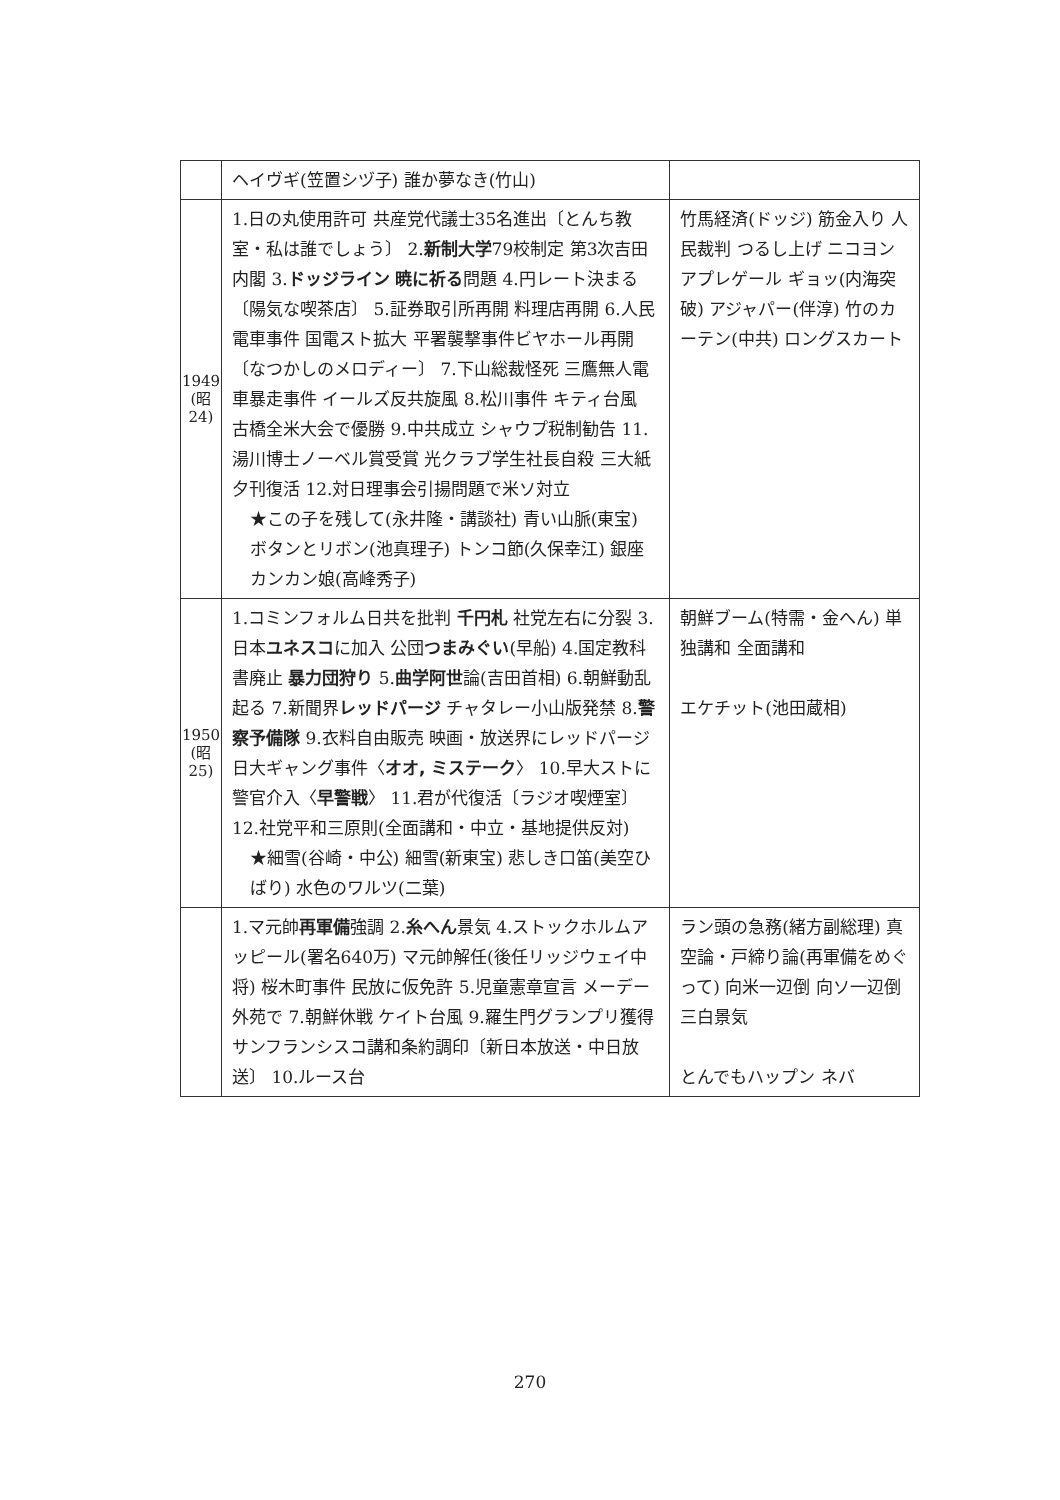| | ヘイヴギ(笠置シヅ子) 誰か夢なき(竹山) | |
| 1949 (昭 24) | 1.日の丸使用許可 共産党代議士35名進出〔とんち教室・私は誰でしょう〕 2. 新制大学 79校制定 第3次吉田内閣 3. ドッジライン 暁に祈る 問題 4.円レート決まる〔陽気な喫茶店〕 5.証券取引所再開 料理店再開 6.人民電車事件 国電スト拡大 平署襲撃事件ビヤホール再開〔なつかしのメロディー〕 7.下山総裁怪死 三鷹無人電車暴走事件 イールズ反共旋風 8.松川事件 キティ台風 古橋全米大会で優勝 9.中共成立 シャウプ税制勧告 11.湯川博士ノーベル賞受賞 光クラブ学生社長自殺 三大紙夕刊復活 12.対日理事会引揚問題で米ソ対立 ★この子を残して(永井隆・講談社) 青い山脈(東宝) ボタンとリボン(池真理子) トンコ節(久保幸江) 銀座カンカン娘(高峰秀子) | 竹馬経済(ドッジ) 筋金入り 人民裁判 つるし上げ ニコヨン アプレゲール ギョッ(内海突破) アジャパー(伴淳) 竹のカーテン(中共) ロングスカート |
| 1950 (昭 25) | 1.コミンフォルム日共を批判 千円札 社党左右に分裂 3.日本 ユネスコ に加入 公団 つまみぐい (早船) 4.国定教科書廃止 暴力団狩り 5. 曲学阿世 論(吉田首相) 6.朝鮮動乱起る 7.新聞界 レッドパージ チャタレー小山版発禁 8. 警察予備隊 9.衣料自由販売 映画・放送界にレッドパージ 日大ギャング事件〈 オオ, ミステーク 〉 10.早大ストに警官介入〈 早警戦 〉 11.君が代復活〔ラジオ喫煙室〕 12.社党平和三原則(全面講和・中立・基地提供反対) ★細雪(谷崎・中公) 細雪(新東宝) 悲しき口笛(美空ひばり) 水色のワルツ(二葉) | 朝鮮ブーム(特需・金へん) 単独講和 全面講和 エケチット(池田蔵相) |
| | 1.マ元帥 再軍備 強調 2. 糸へん 景気 4.ストックホルムアッピール(署名640万) マ元帥解任(後任リッジウェイ中将) 桜木町事件 民放に仮免許 5.児童憲章宣言 メーデー外苑で 7.朝鮮休戦 ケイト台風 9.羅生門グランプリ獲得 サンフランシスコ講和条約調印〔新日本放送・中日放送〕 10.ルース台 | ラン頭の急務(緒方副総理) 真空論・戸締り論(再軍備をめぐって) 向米一辺倒 向ソ一辺倒 三白景気 とんでもハップン ネバ |
270